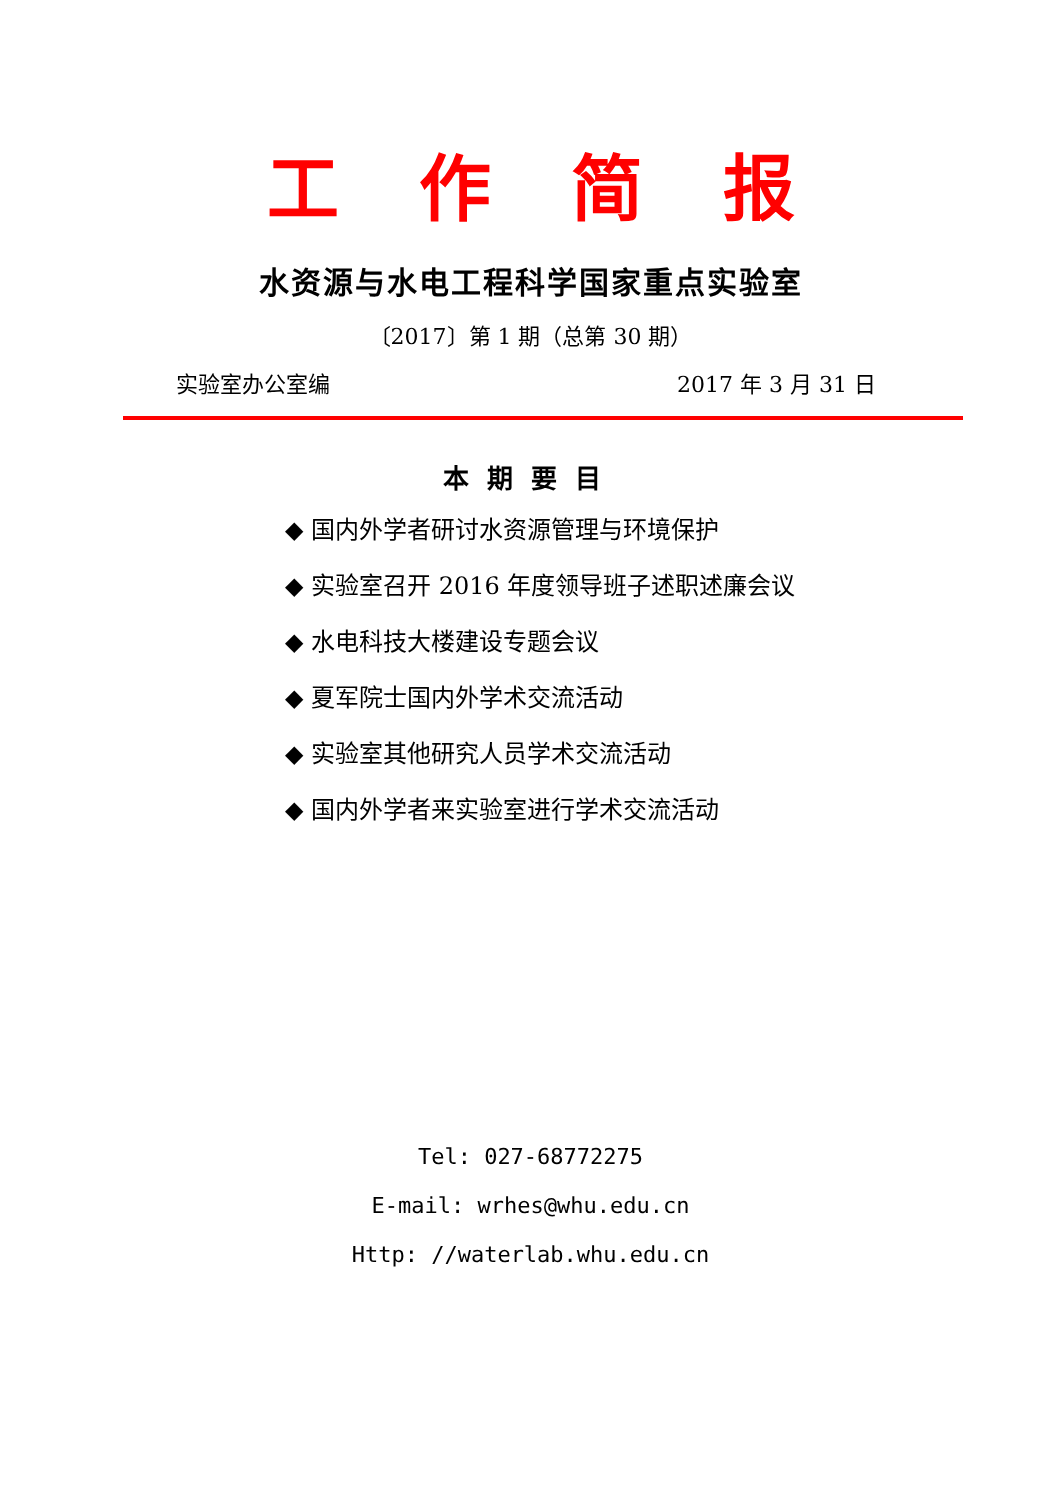工作简报
水资源与水电工程科学国家重点实验室
〔2017〕第 1 期（总第 30 期）
实验室办公室编 2017 年 3 月 31 日
本期要目
◆ 国内外学者研讨水资源管理与环境保护
◆ 实验室召开 2016 年度领导班子述职述廉会议
◆ 水电科技大楼建设专题会议
◆ 夏军院士国内外学术交流活动
◆ 实验室其他研究人员学术交流活动
◆ 国内外学者来实验室进行学术交流活动
Tel: 027-68772275
E-mail: wrhes@whu.edu.cn
Http: //waterlab.whu.edu.cn